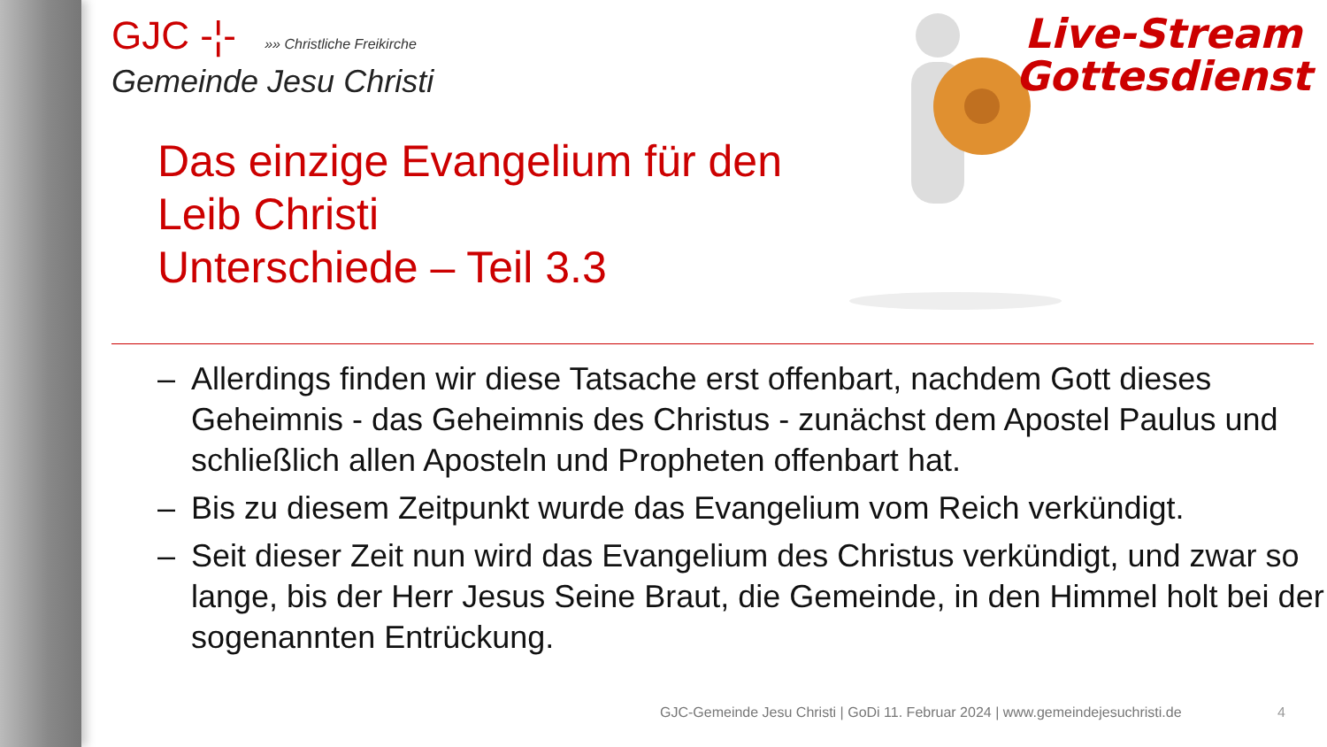Live-Stream
Gottesdienst
GJC -¦- »» Christliche Freikirche
Gemeinde Jesu Christi
Das einzige Evangelium für den
Leib Christi
Unterschiede – Teil 3.3
– Allerdings finden wir diese Tatsache erst offenbart, nachdem Gott dieses Geheimnis - das Geheimnis des Christus - zunächst dem Apostel Paulus und schließlich allen Aposteln und Propheten offenbart hat.
– Bis zu diesem Zeitpunkt wurde das Evangelium vom Reich verkündigt.
– Seit dieser Zeit nun wird das Evangelium des Christus verkündigt, und zwar so lange, bis der Herr Jesus Seine Braut, die Gemeinde, in den Himmel holt bei der sogenannten Entrückung.
GJC-Gemeinde Jesu Christi | GoDi 11. Februar 2024 | www.gemeindejesuchristi.de
4